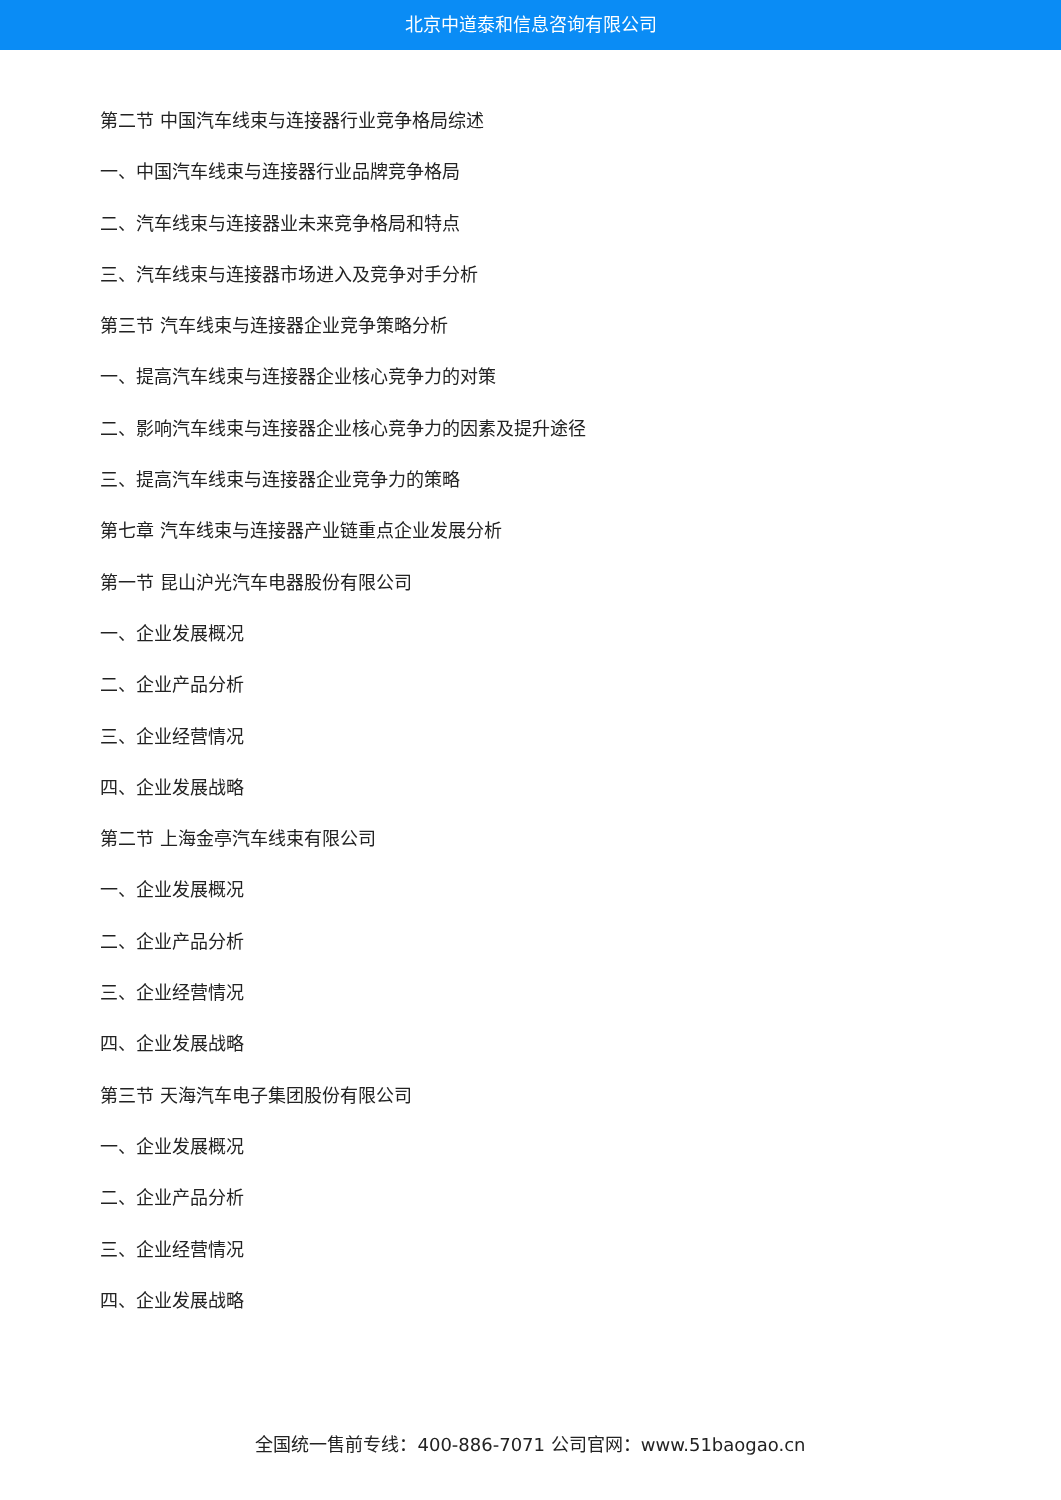北京中道泰和信息咨询有限公司
第二节 中国汽车线束与连接器行业竞争格局综述
一、中国汽车线束与连接器行业品牌竞争格局
二、汽车线束与连接器业未来竞争格局和特点
三、汽车线束与连接器市场进入及竞争对手分析
第三节 汽车线束与连接器企业竞争策略分析
一、提高汽车线束与连接器企业核心竞争力的对策
二、影响汽车线束与连接器企业核心竞争力的因素及提升途径
三、提高汽车线束与连接器企业竞争力的策略
第七章 汽车线束与连接器产业链重点企业发展分析
第一节 昆山沪光汽车电器股份有限公司
一、企业发展概况
二、企业产品分析
三、企业经营情况
四、企业发展战略
第二节 上海金亭汽车线束有限公司
一、企业发展概况
二、企业产品分析
三、企业经营情况
四、企业发展战略
第三节 天海汽车电子集团股份有限公司
一、企业发展概况
二、企业产品分析
三、企业经营情况
四、企业发展战略
全国统一售前专线：400-886-7071 公司官网：www.51baogao.cn